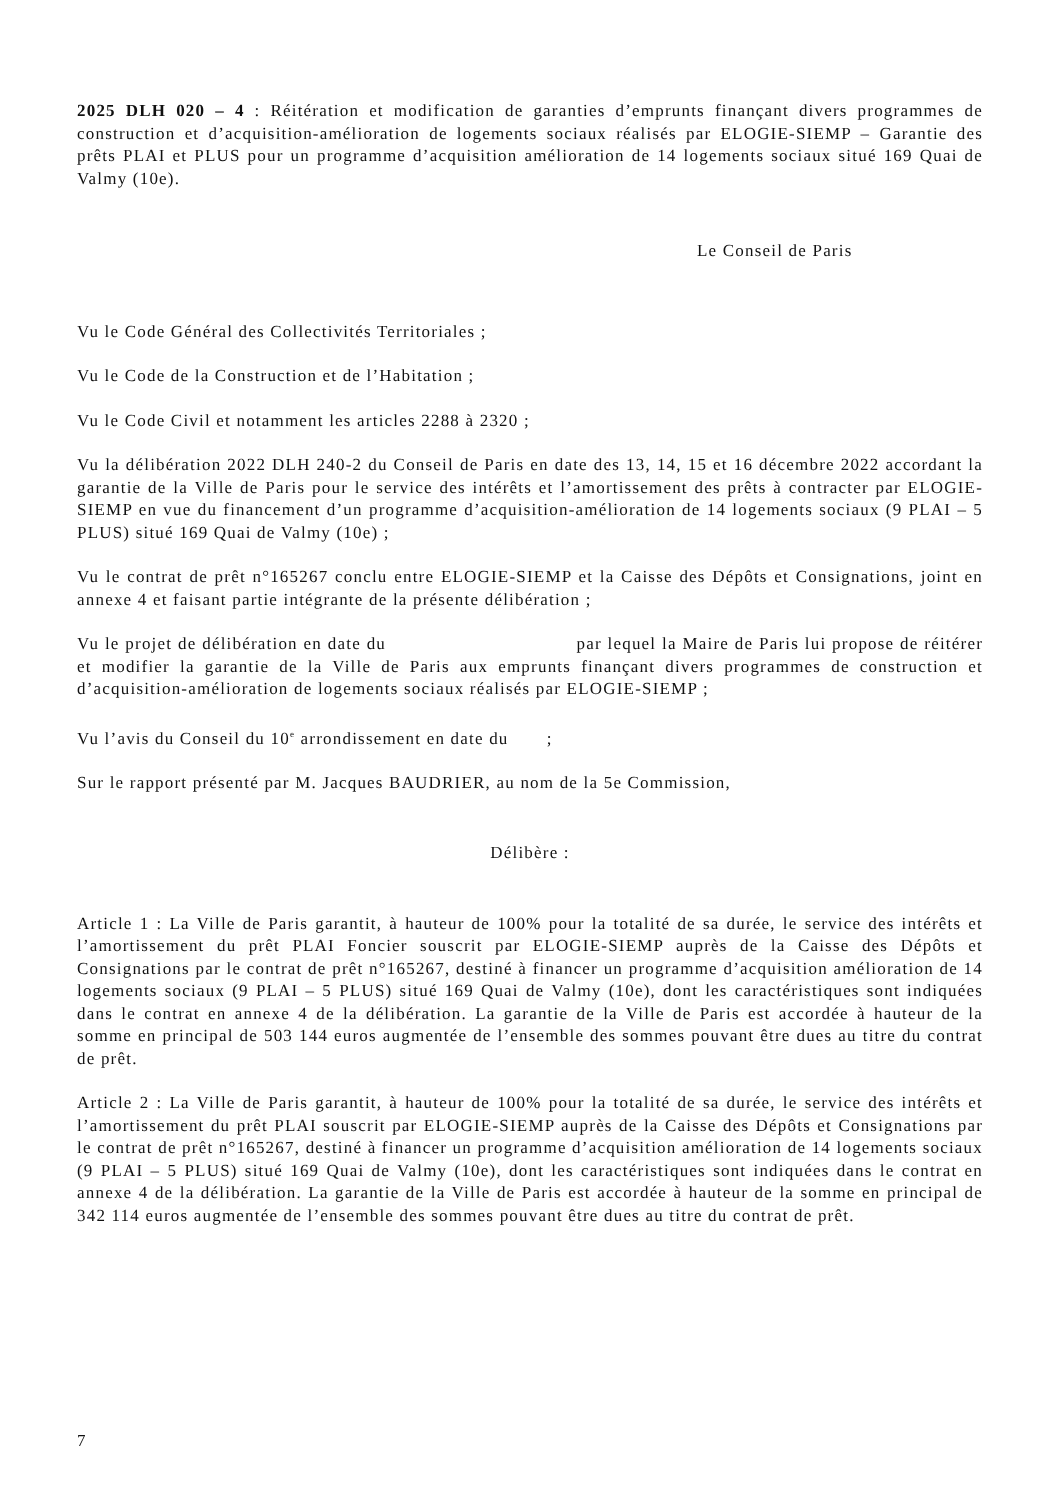2025 DLH 020 – 4 : Réitération et modification de garanties d’emprunts finançant divers programmes de construction et d’acquisition-amélioration de logements sociaux réalisés par ELOGIE-SIEMP – Garantie des prêts PLAI et PLUS pour un programme d’acquisition amélioration de 14 logements sociaux situé 169 Quai de Valmy (10e).
Le Conseil de Paris
Vu le Code Général des Collectivités Territoriales ;
Vu le Code de la Construction et de l’Habitation ;
Vu le Code Civil et notamment les articles 2288 à 2320 ;
Vu la délibération 2022 DLH 240-2 du Conseil de Paris en date des 13, 14, 15 et 16 décembre 2022 accordant la garantie de la Ville de Paris pour le service des intérêts et l’amortissement des prêts à contracter par ELOGIE-SIEMP en vue du financement d’un programme d’acquisition-amélioration de 14 logements sociaux (9 PLAI – 5 PLUS) situé 169 Quai de Valmy (10e) ;
Vu le contrat de prêt n°165267 conclu entre ELOGIE-SIEMP et la Caisse des Dépôts et Consignations, joint en annexe 4 et faisant partie intégrante de la présente délibération ;
Vu le projet de délibération en date du par lequel la Maire de Paris lui propose de réitérer et modifier la garantie de la Ville de Paris aux emprunts finançant divers programmes de construction et d’acquisition-amélioration de logements sociaux réalisés par ELOGIE-SIEMP ;
Vu l’avis du Conseil du 10<sup>e</sup> arrondissement en date du ;
Sur le rapport présenté par M. Jacques BAUDRIER, au nom de la 5e Commission,
Délibère :
Article 1 : La Ville de Paris garantit, à hauteur de 100% pour la totalité de sa durée, le service des intérêts et l’amortissement du prêt PLAI Foncier souscrit par ELOGIE-SIEMP auprès de la Caisse des Dépôts et Consignations par le contrat de prêt n°165267, destiné à financer un programme d’acquisition amélioration de 14 logements sociaux (9 PLAI – 5 PLUS) situé 169 Quai de Valmy (10e), dont les caractéristiques sont indiquées dans le contrat en annexe 4 de la délibération. La garantie de la Ville de Paris est accordée à hauteur de la somme en principal de 503 144 euros augmentée de l’ensemble des sommes pouvant être dues au titre du contrat de prêt.
Article 2 : La Ville de Paris garantit, à hauteur de 100% pour la totalité de sa durée, le service des intérêts et l’amortissement du prêt PLAI souscrit par ELOGIE-SIEMP auprès de la Caisse des Dépôts et Consignations par le contrat de prêt n°165267, destiné à financer un programme d’acquisition amélioration de 14 logements sociaux (9 PLAI – 5 PLUS) situé 169 Quai de Valmy (10e), dont les caractéristiques sont indiquées dans le contrat en annexe 4 de la délibération. La garantie de la Ville de Paris est accordée à hauteur de la somme en principal de 342 114 euros augmentée de l’ensemble des sommes pouvant être dues au titre du contrat de prêt.
7